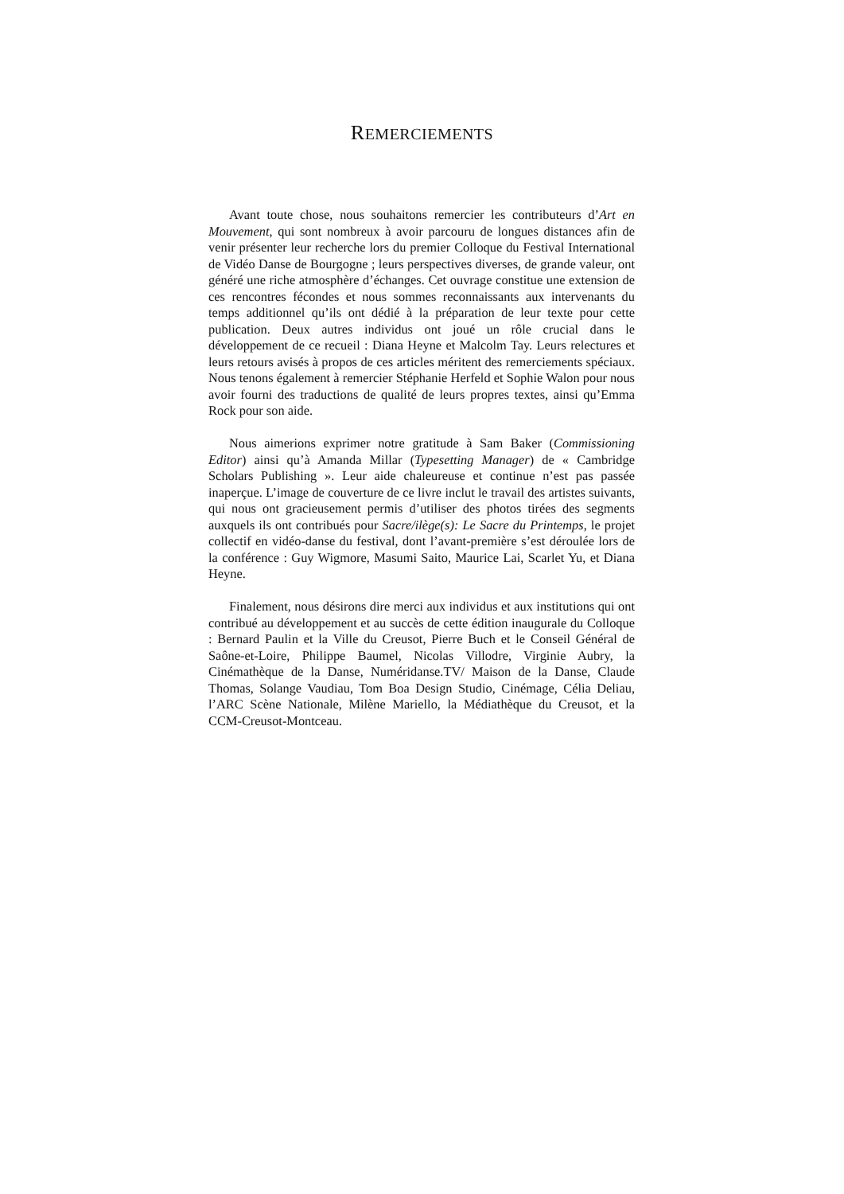REMERCIEMENTS
Avant toute chose, nous souhaitons remercier les contributeurs d’Art en Mouvement, qui sont nombreux à avoir parcouru de longues distances afin de venir présenter leur recherche lors du premier Colloque du Festival International de Vidéo Danse de Bourgogne ; leurs perspectives diverses, de grande valeur, ont généré une riche atmosphère d’échanges. Cet ouvrage constitue une extension de ces rencontres fécondes et nous sommes reconnaissants aux intervenants du temps additionnel qu’ils ont dédié à la préparation de leur texte pour cette publication. Deux autres individus ont joué un rôle crucial dans le développement de ce recueil : Diana Heyne et Malcolm Tay. Leurs relectures et leurs retours avisés à propos de ces articles méritent des remerciements spéciaux. Nous tenons également à remercier Stéphanie Herfeld et Sophie Walon pour nous avoir fourni des traductions de qualité de leurs propres textes, ainsi qu’Emma Rock pour son aide.
Nous aimerions exprimer notre gratitude à Sam Baker (Commissioning Editor) ainsi qu’à Amanda Millar (Typesetting Manager) de « Cambridge Scholars Publishing ». Leur aide chaleureuse et continue n’est pas passée inaperçue. L’image de couverture de ce livre inclut le travail des artistes suivants, qui nous ont gracieusement permis d’utiliser des photos tirées des segments auxquels ils ont contribués pour Sacre/ilège(s): Le Sacre du Printemps, le projet collectif en vidéo-danse du festival, dont l’avant-première s’est déroulée lors de la conférence : Guy Wigmore, Masumi Saito, Maurice Lai, Scarlet Yu, et Diana Heyne.
Finalement, nous désirons dire merci aux individus et aux institutions qui ont contribué au développement et au succès de cette édition inaugurale du Colloque : Bernard Paulin et la Ville du Creusot, Pierre Buch et le Conseil Général de Saône-et-Loire, Philippe Baumel, Nicolas Villodre, Virginie Aubry, la Cinémathèque de la Danse, Numéridanse.TV/ Maison de la Danse, Claude Thomas, Solange Vaudiau, Tom Boa Design Studio, Cinémage, Célia Deliau, l’ARC Scène Nationale, Milène Mariello, la Médiathèque du Creusot, et la CCM-Creusot-Montceau.